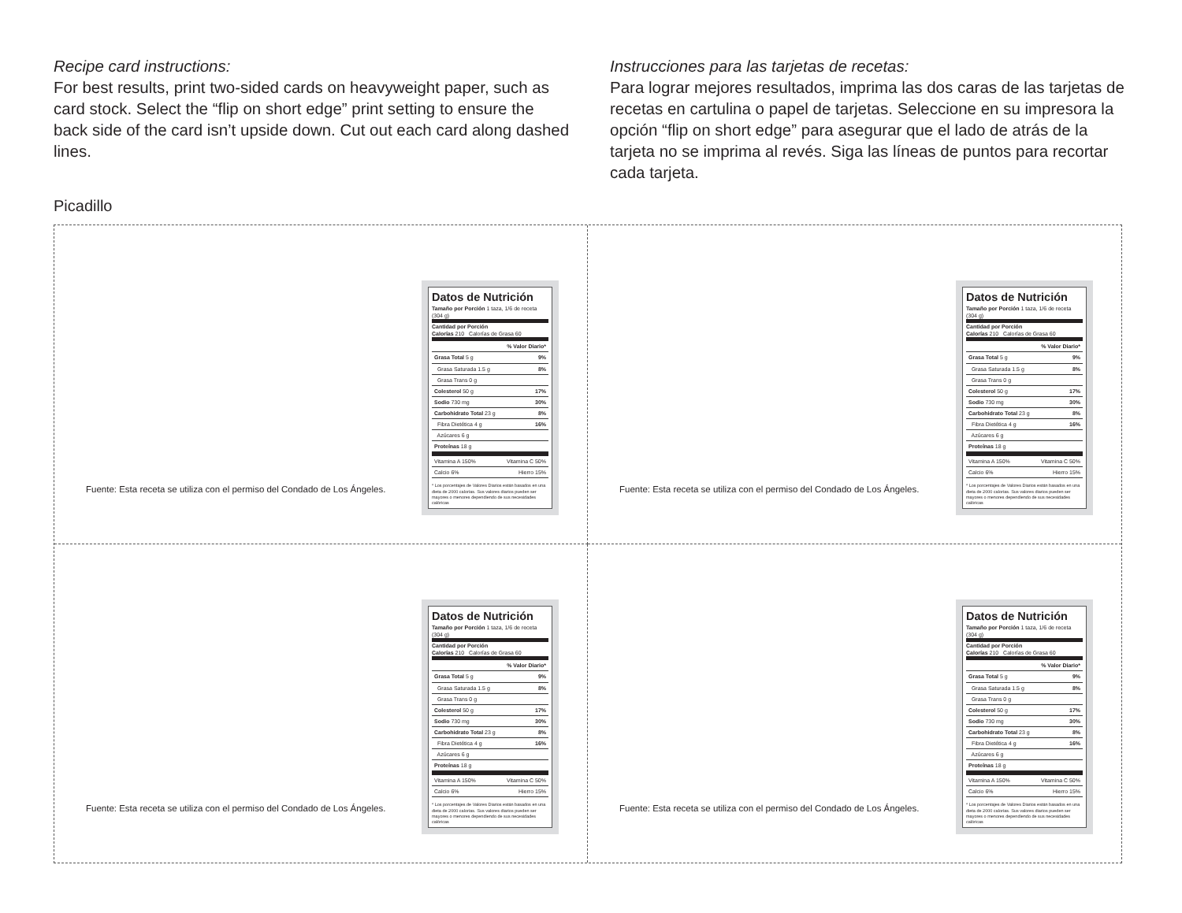Recipe card instructions:
For best results, print two-sided cards on heavyweight paper, such as card stock. Select the “flip on short edge” print setting to ensure the back side of the card isn’t upside down. Cut out each card along dashed lines.
Instrucciones para las tarjetas de recetas:
Para lograr mejores resultados, imprima las dos caras de las tarjetas de recetas en cartulina o papel de tarjetas. Seleccione en su impresora la opción “flip on short edge” para asegurar que el lado de atrás de la tarjeta no se imprima al revés. Siga las líneas de puntos para recortar cada tarjeta.
Picadillo
Fuente: Esta receta se utiliza con el permiso del Condado de Los Ángeles.
Datos de Nutrición
Tamaño por Porción 1 taza, 1/6 de receta (304 g)
Cantidad por Porción
Calorías 210 Calorías de Grasa 60
| | % Valor Diario* |
| Grasa Total 5 g | 9% |
| Grasa Saturada 1.5 g | 8% |
| Grasa Trans 0 g | |
| Colesterol 50 g | 17% |
| Sodio 730 mg | 30% |
| Carbohidrato Total 23 g | 8% |
| Fibra Dietética 4 g | 16% |
| Azúcares 6 g | |
| Proteínas 18 g | |
| Vitamina A 150% | Vitamina C 50% |
| Calcio 6% | Hierro 15% |
* Los porcentajes de Valores Diarios están basados en una dieta de 2000 calorías. Sus valores diarios pueden ser mayores o menores dependiendo de sus necesidades calóricas
Fuente: Esta receta se utiliza con el permiso del Condado de Los Ángeles.
Datos de Nutrición
Tamaño por Porción 1 taza, 1/6 de receta (304 g)
Cantidad por Porción
Calorías 210 Calorías de Grasa 60
| | % Valor Diario* |
| Grasa Total 5 g | 9% |
| Grasa Saturada 1.5 g | 8% |
| Grasa Trans 0 g | |
| Colesterol 50 g | 17% |
| Sodio 730 mg | 30% |
| Carbohidrato Total 23 g | 8% |
| Fibra Dietética 4 g | 16% |
| Azúcares 6 g | |
| Proteínas 18 g | |
| Vitamina A 150% | Vitamina C 50% |
| Calcio 6% | Hierro 15% |
* Los porcentajes de Valores Diarios están basados en una dieta de 2000 calorías. Sus valores diarios pueden ser mayores o menores dependiendo de sus necesidades calóricas
Fuente: Esta receta se utiliza con el permiso del Condado de Los Ángeles.
Datos de Nutrición
Tamaño por Porción 1 taza, 1/6 de receta (304 g)
Cantidad por Porción
Calorías 210 Calorías de Grasa 60
| | % Valor Diario* |
| Grasa Total 5 g | 9% |
| Grasa Saturada 1.5 g | 8% |
| Grasa Trans 0 g | |
| Colesterol 50 g | 17% |
| Sodio 730 mg | 30% |
| Carbohidrato Total 23 g | 8% |
| Fibra Dietética 4 g | 16% |
| Azúcares 6 g | |
| Proteínas 18 g | |
| Vitamina A 150% | Vitamina C 50% |
| Calcio 6% | Hierro 15% |
* Los porcentajes de Valores Diarios están basados en una dieta de 2000 calorías. Sus valores diarios pueden ser mayores o menores dependiendo de sus necesidades calóricas
Fuente: Esta receta se utiliza con el permiso del Condado de Los Ángeles.
Datos de Nutrición
Tamaño por Porción 1 taza, 1/6 de receta (304 g)
Cantidad por Porción
Calorías 210 Calorías de Grasa 60
| | % Valor Diario* |
| Grasa Total 5 g | 9% |
| Grasa Saturada 1.5 g | 8% |
| Grasa Trans 0 g | |
| Colesterol 50 g | 17% |
| Sodio 730 mg | 30% |
| Carbohidrato Total 23 g | 8% |
| Fibra Dietética 4 g | 16% |
| Azúcares 6 g | |
| Proteínas 18 g | |
| Vitamina A 150% | Vitamina C 50% |
| Calcio 6% | Hierro 15% |
* Los porcentajes de Valores Diarios están basados en una dieta de 2000 calorías. Sus valores diarios pueden ser mayores o menores dependiendo de sus necesidades calóricas